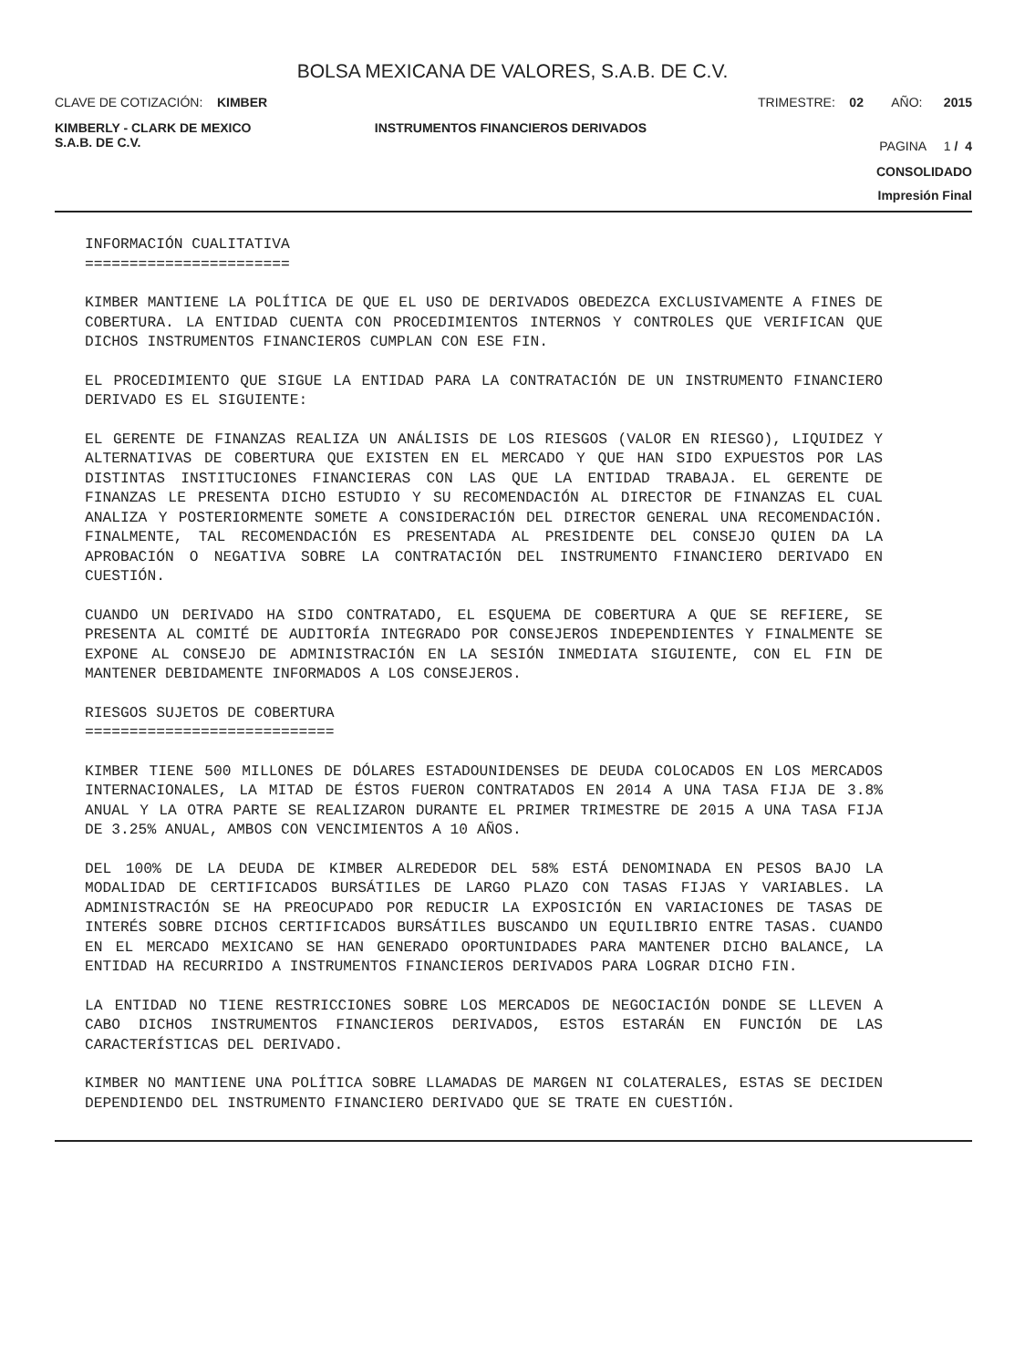BOLSA MEXICANA DE VALORES, S.A.B. DE C.V.
CLAVE DE COTIZACIÓN: KIMBER TRIMESTRE: 02 AÑO: 2015
KIMBERLY - CLARK DE MEXICO
S.A.B. DE C.V. INSTRUMENTOS FINANCIEROS DERIVADOS PAGINA 1 / 4
CONSOLIDADO
Impresión Final
INFORMACIÓN CUALITATIVA
=======================
KIMBER MANTIENE LA POLÍTICA DE QUE EL USO DE DERIVADOS OBEDEZCA EXCLUSIVAMENTE A FINES DE COBERTURA. LA ENTIDAD CUENTA CON PROCEDIMIENTOS INTERNOS Y CONTROLES QUE VERIFICAN QUE DICHOS INSTRUMENTOS FINANCIEROS CUMPLAN CON ESE FIN.
EL PROCEDIMIENTO QUE SIGUE LA ENTIDAD PARA LA CONTRATACIÓN DE UN INSTRUMENTO FINANCIERO DERIVADO ES EL SIGUIENTE:
EL GERENTE DE FINANZAS REALIZA UN ANÁLISIS DE LOS RIESGOS (VALOR EN RIESGO), LIQUIDEZ Y ALTERNATIVAS DE COBERTURA QUE EXISTEN EN EL MERCADO Y QUE HAN SIDO EXPUESTOS POR LAS DISTINTAS INSTITUCIONES FINANCIERAS CON LAS QUE LA ENTIDAD TRABAJA. EL GERENTE DE FINANZAS LE PRESENTA DICHO ESTUDIO Y SU RECOMENDACIÓN AL DIRECTOR DE FINANZAS EL CUAL ANALIZA Y POSTERIORMENTE SOMETE A CONSIDERACIÓN DEL DIRECTOR GENERAL UNA RECOMENDACIÓN. FINALMENTE, TAL RECOMENDACIÓN ES PRESENTADA AL PRESIDENTE DEL CONSEJO QUIEN DA LA APROBACIÓN O NEGATIVA SOBRE LA CONTRATACIÓN DEL INSTRUMENTO FINANCIERO DERIVADO EN CUESTIÓN.
CUANDO UN DERIVADO HA SIDO CONTRATADO, EL ESQUEMA DE COBERTURA A QUE SE REFIERE, SE PRESENTA AL COMITÉ DE AUDITORÍA INTEGRADO POR CONSEJEROS INDEPENDIENTES Y FINALMENTE SE EXPONE AL CONSEJO DE ADMINISTRACIÓN EN LA SESIÓN INMEDIATA SIGUIENTE, CON EL FIN DE MANTENER DEBIDAMENTE INFORMADOS A LOS CONSEJEROS.
RIESGOS SUJETOS DE COBERTURA
============================
KIMBER TIENE 500 MILLONES DE DÓLARES ESTADOUNIDENSES DE DEUDA COLOCADOS EN LOS MERCADOS INTERNACIONALES, LA MITAD DE ÉSTOS FUERON CONTRATADOS EN 2014 A UNA TASA FIJA DE 3.8% ANUAL Y LA OTRA PARTE SE REALIZARON DURANTE EL PRIMER TRIMESTRE DE 2015 A UNA TASA FIJA DE 3.25% ANUAL, AMBOS CON VENCIMIENTOS A 10 AÑOS.
DEL 100% DE LA DEUDA DE KIMBER ALREDEDOR DEL 58% ESTÁ DENOMINADA EN PESOS BAJO LA MODALIDAD DE CERTIFICADOS BURSÁTILES DE LARGO PLAZO CON TASAS FIJAS Y VARIABLES. LA ADMINISTRACIÓN SE HA PREOCUPADO POR REDUCIR LA EXPOSICIÓN EN VARIACIONES DE TASAS DE INTERÉS SOBRE DICHOS CERTIFICADOS BURSÁTILES BUSCANDO UN EQUILIBRIO ENTRE TASAS. CUANDO EN EL MERCADO MEXICANO SE HAN GENERADO OPORTUNIDADES PARA MANTENER DICHO BALANCE, LA ENTIDAD HA RECURRIDO A INSTRUMENTOS FINANCIEROS DERIVADOS PARA LOGRAR DICHO FIN.
LA ENTIDAD NO TIENE RESTRICCIONES SOBRE LOS MERCADOS DE NEGOCIACIÓN DONDE SE LLEVEN A CABO DICHOS INSTRUMENTOS FINANCIEROS DERIVADOS, ESTOS ESTARÁN EN FUNCIÓN DE LAS CARACTERÍSTICAS DEL DERIVADO.
KIMBER NO MANTIENE UNA POLÍTICA SOBRE LLAMADAS DE MARGEN NI COLATERALES, ESTAS SE DECIDEN DEPENDIENDO DEL INSTRUMENTO FINANCIERO DERIVADO QUE SE TRATE EN CUESTIÓN.